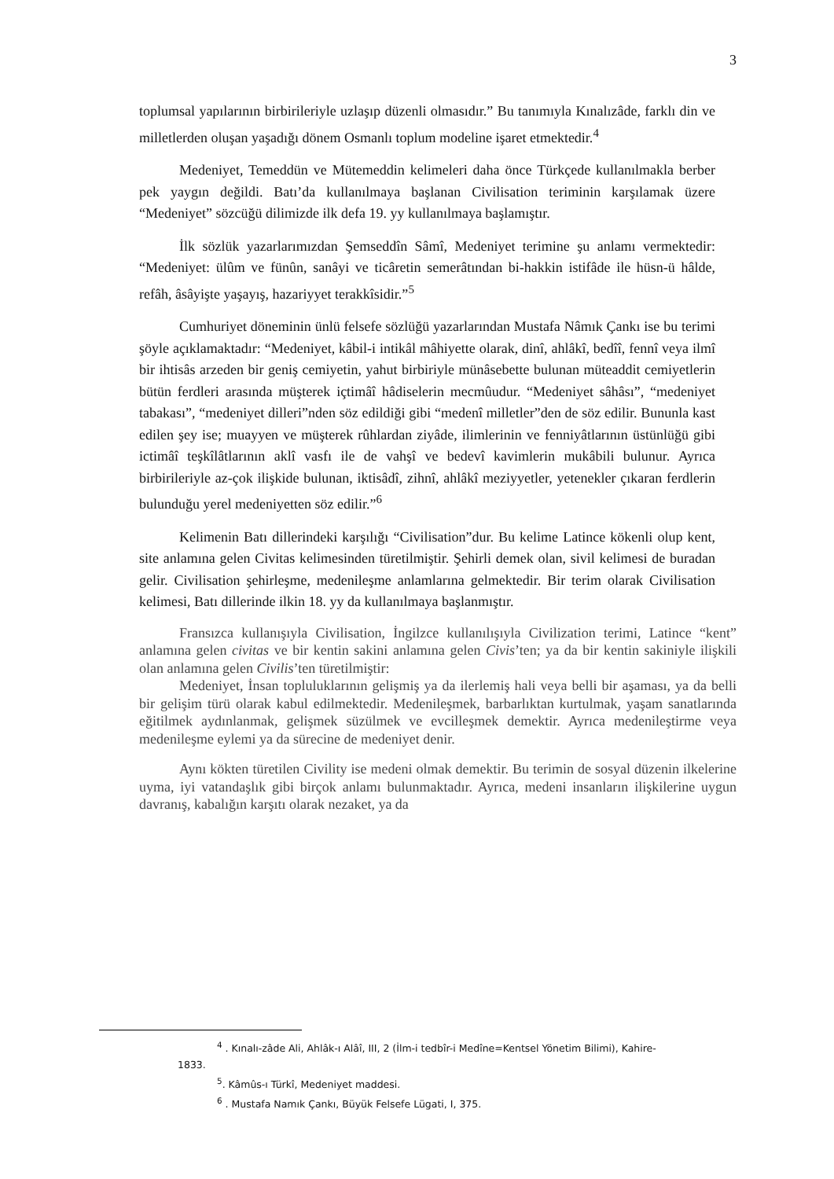3
toplumsal yapılarının birbirileriyle uzlaşıp düzenli olmasıdır.” Bu tanımıyla Kınalızâde, farklı din ve milletlerden oluşan yaşadığı dönem Osmanlı toplum modeline işaret etmektedir.<sup>4</sup>
Medeniyet, Temeddün ve Mütemeddin kelimeleri daha önce Türkçede kullanılmakla berber pek yaygın değildi. Batı’da kullanılmaya başlanan Civilisation teriminin karşılamak üzere “Medeniyet” sözcüğü dilimizde ilk defa 19. yy kullanılmaya başlamıştır.
İlk sözlük yazarlarımızdan Şemseddîn Sâmî, Medeniyet terimine şu anlamı vermektedir: “Medeniyet: ülûm ve fünûn, sanâyi ve ticâretin semerâtından bi-hakkin istifâde ile hüsn-ü hâlde, refâh, âsâyişte yaşayış, hazariyyet terakkîsidir.”<sup>5</sup>
Cumhuriyet döneminin ünlü felsefe sözlüğü yazarlarından Mustafa Nâmık Çankı ise bu terimi şöyle açıklamaktadır: “Medeniyet, kâbil-i intikâl mâhiyette olarak, dinî, ahlâkî, bedîî, fennî veya ilmî bir ihtisâs arzeden bir geniş cemiyetin, yahut birbiriyle münâsebette bulunan müteaddit cemiyetlerin bütün ferdleri arasında müşterek içtimâî hâdiselerin mecmûudur. “Medeniyet sâhâsı”, “medeniyet tabakası”, “medeniyet dilleri”nden söz edildiği gibi “medenî milletler”den de söz edilir. Bununla kast edilen şey ise; muayyen ve müşterek rûhlardan ziyâde, ilimlerinin ve fenniyâtlarının üstünlüğü gibi ictimâî teşkîlâtlarının aklî vasfı ile de vahşî ve bedevî kavimlerin mukâbili bulunur. Ayrıca birbirileriyle az-çok ilişkide bulunan, iktisâdî, zihnî, ahlâkî meziyyetler, yetenekler çıkaran ferdlerin bulunduğu yerel medeniyetten söz edilir.”<sup>6</sup>
Kelimenin Batı dillerindeki karşılığı “Civilisation”dur. Bu kelime Latince kökenli olup kent, site anlamına gelen Civitas kelimesinden türetilmiştir. Şehirli demek olan, sivil kelimesi de buradan gelir. Civilisation şehirleşme, medenileşme anlamlarına gelmektedir. Bir terim olarak Civilisation kelimesi, Batı dillerinde ilkin 18. yy da kullanılmaya başlanmıştır.
Fransızca kullanışıyla Civilisation, İngilzce kullanılışıyla Civilization terimi, Latince “kent” anlamına gelen civitas ve bir kentin sakini anlamına gelen Civis’ten; ya da bir kentin sakiniyle ilişkili olan anlamına gelen Civilis’ten türetilmiştir:
Medeniyet, İnsan topluluklarının gelişmiş ya da ilerlemiş hali veya belli bir aşaması, ya da belli bir gelişim türü olarak kabul edilmektedir. Medenileşmek, barbarlıktan kurtulmak, yaşam sanatlarında eğitilmek aydınlanmak, gelişmek süzülmek ve evcilleşmek demektir. Ayrıca medenileştirme veya medenileşme eylemi ya da sürecine de medeniyet denir.
Aynı kökten türetilen Civility ise medeni olmak demektir. Bu terimin de sosyal düzenin ilkelerine uyma, iyi vatandaşlık gibi birçok anlamı bulunmaktadır. Ayrıca, medeni insanların ilişkilerine uygun davranış, kabalığın karşıtı olarak nezaket, ya da
<sup>4</sup> . Kınalı-zâde Ali, Ahlâk-ı Alâî, III, 2 (İlm-i tedbîr-i Medîne=Kentsel Yönetim Bilimi), Kahire-
1833.
<sup>5</sup>. Kâmûs-ı Türkî, Medeniyet maddesi.
<sup>6</sup> . Mustafa Namık Çankı, Büyük Felsefe Lügati, I, 375.